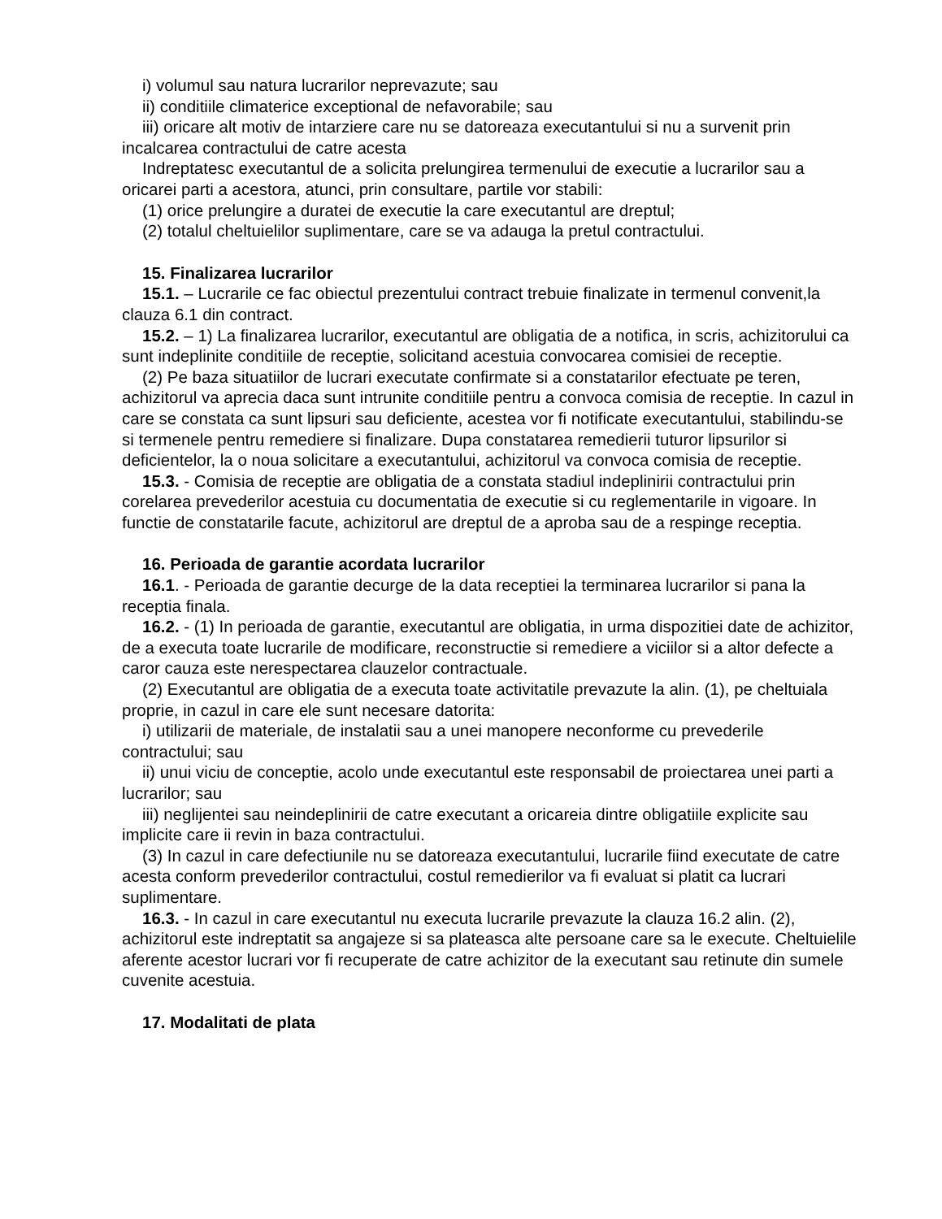i) volumul sau natura lucrarilor neprevazute; sau
ii) conditiile climaterice exceptional de nefavorabile; sau
iii) oricare alt motiv de intarziere care nu se datoreaza executantului si nu a survenit prin incalcarea contractului de catre acesta
Indreptatesc executantul de a solicita prelungirea termenului de executie a lucrarilor sau a oricarei parti a acestora, atunci, prin consultare, partile vor stabili:
(1) orice prelungire a duratei de executie la care executantul are dreptul;
(2) totalul cheltuielilor suplimentare, care se va adauga la pretul contractului.
15. Finalizarea lucrarilor
15.1. – Lucrarile ce fac obiectul prezentului contract trebuie finalizate in termenul convenit,la clauza 6.1 din contract.
15.2. – 1) La finalizarea lucrarilor, executantul are obligatia de a notifica, in scris, achizitorului ca sunt indeplinite conditiile de receptie, solicitand acestuia convocarea comisiei de receptie.
(2) Pe baza situatiilor de lucrari executate confirmate si a constatarilor efectuate pe teren, achizitorul va aprecia daca sunt intrunite conditiile pentru a convoca comisia de receptie. In cazul in care se constata ca sunt lipsuri sau deficiente, acestea vor fi notificate executantului, stabilindu-se si termenele pentru remediere si finalizare. Dupa constatarea remedierii tuturor lipsurilor si deficientelor, la o noua solicitare a executantului, achizitorul va convoca comisia de receptie.
15.3. - Comisia de receptie are obligatia de a constata stadiul indeplinirii contractului prin corelarea prevederilor acestuia cu documentatia de executie si cu reglementarile in vigoare. In functie de constatarile facute, achizitorul are dreptul de a aproba sau de a respinge receptia.
16. Perioada de garantie acordata lucrarilor
16.1. - Perioada de garantie decurge de la data receptiei la terminarea lucrarilor si pana la receptia finala.
16.2. - (1) In perioada de garantie, executantul are obligatia, in urma dispozitiei date de achizitor, de a executa toate lucrarile de modificare, reconstructie si remediere a viciilor si a altor defecte a caror cauza este nerespectarea clauzelor contractuale.
(2) Executantul are obligatia de a executa toate activitatile prevazute la alin. (1), pe cheltuiala proprie, in cazul in care ele sunt necesare datorita:
i) utilizarii de materiale, de instalatii sau a unei manopere neconforme cu prevederile contractului; sau
ii) unui viciu de conceptie, acolo unde executantul este responsabil de proiectarea unei parti a lucrarilor; sau
iii) neglijentei sau neindeplinirii de catre executant a oricareia dintre obligatiile explicite sau implicite care ii revin in baza contractului.
(3) In cazul in care defectiunile nu se datoreaza executantului, lucrarile fiind executate de catre acesta conform prevederilor contractului, costul remedierilor va fi evaluat si platit ca lucrari suplimentare.
16.3. - In cazul in care executantul nu executa lucrarile prevazute la clauza 16.2 alin. (2), achizitorul este indreptatit sa angajeze si sa plateasca alte persoane care sa le execute. Cheltuielile aferente acestor lucrari vor fi recuperate de catre achizitor de la executant sau retinute din sumele cuvenite acestuia.
17. Modalitati de plata